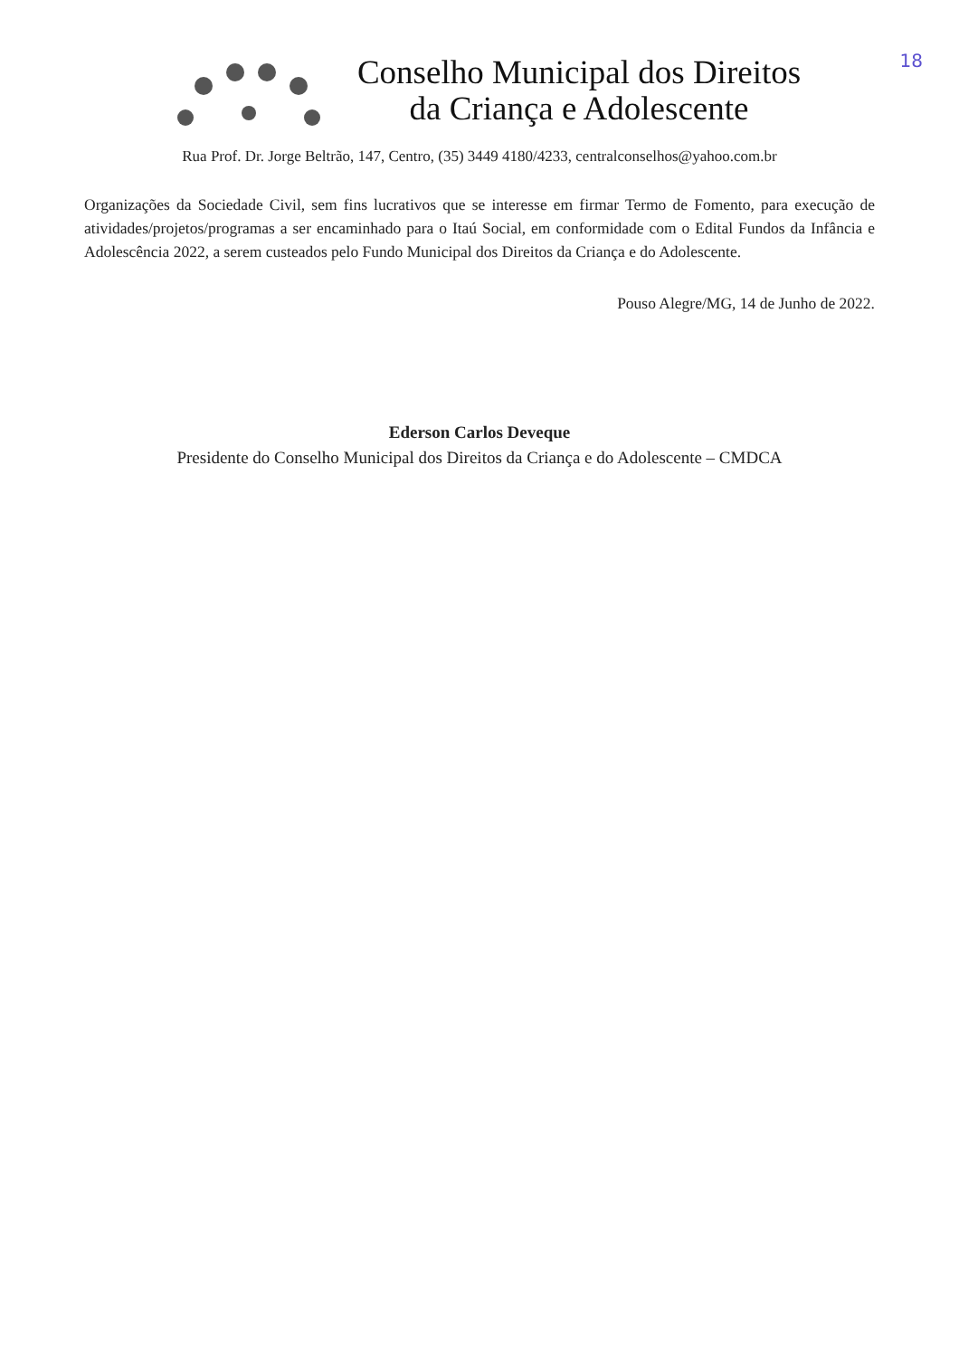18
Conselho Municipal dos Direitos
da Criança e Adolescente
Rua Prof. Dr. Jorge Beltrão, 147, Centro, (35) 3449 4180/4233, centralconselhos@yahoo.com.br
Organizações da Sociedade Civil, sem fins lucrativos que se interesse em firmar Termo de Fomento, para execução de atividades/projetos/programas a ser encaminhado para o Itaú Social, em conformidade com o Edital Fundos da Infância e Adolescência 2022, a serem custeados pelo Fundo Municipal dos Direitos da Criança e do Adolescente.
Pouso Alegre/MG, 14 de Junho de 2022.
Ederson Carlos Deveque
Presidente do Conselho Municipal dos Direitos da Criança e do Adolescente – CMDCA